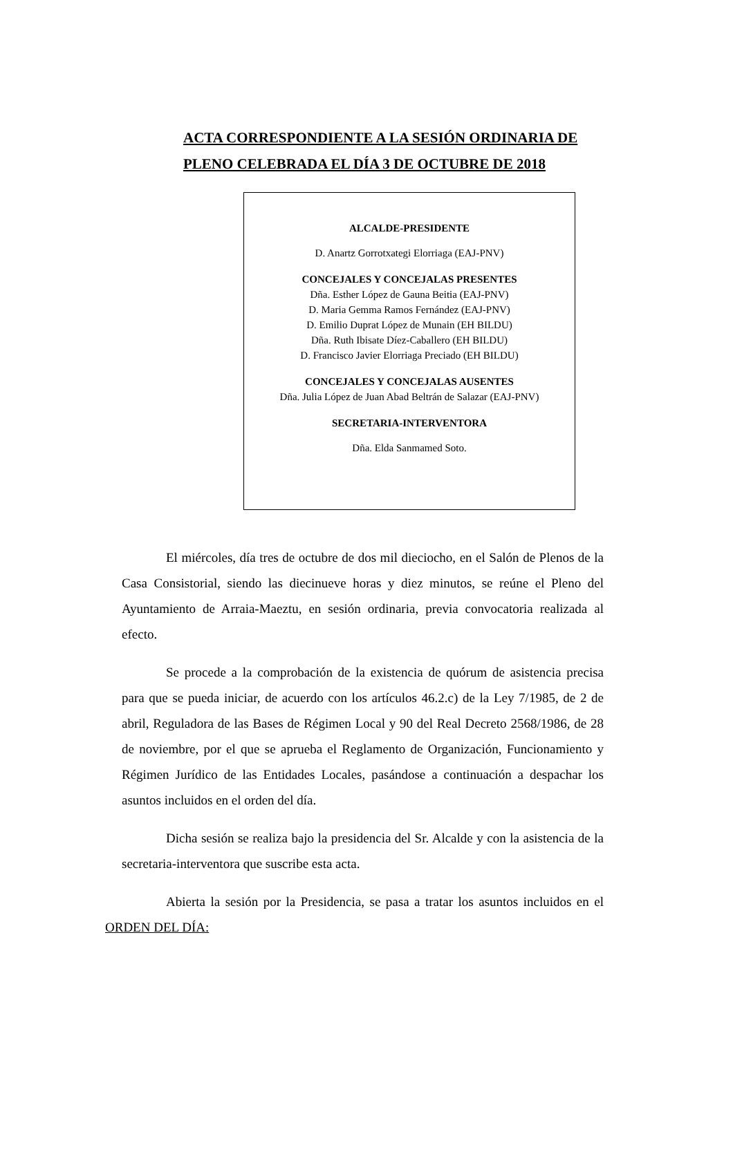ACTA CORRESPONDIENTE A LA SESIÓN ORDINARIA DE
PLENO CELEBRADA EL DÍA 3 DE OCTUBRE DE 2018
ALCALDE-PRESIDENTE
D. Anartz Gorrotxategi Elorriaga (EAJ-PNV)
CONCEJALES Y CONCEJALAS PRESENTES
Dña. Esther López de Gauna Beitia (EAJ-PNV)
D. Maria Gemma Ramos Fernández (EAJ-PNV)
D. Emilio Duprat López de Munain (EH BILDU)
Dña. Ruth Ibisate Díez-Caballero (EH BILDU)
D. Francisco Javier Elorriaga Preciado (EH BILDU)
CONCEJALES Y CONCEJALAS AUSENTES
Dña. Julia López de Juan Abad Beltrán de Salazar (EAJ-PNV)
SECRETARIA-INTERVENTORA
Dña. Elda Sanmamed Soto.
El miércoles, día tres de octubre de dos mil dieciocho, en el Salón de Plenos de la Casa Consistorial, siendo las diecinueve horas y diez minutos, se reúne el Pleno del Ayuntamiento de Arraia-Maeztu, en sesión ordinaria, previa convocatoria realizada al efecto.
Se procede a la comprobación de la existencia de quórum de asistencia precisa para que se pueda iniciar, de acuerdo con los artículos 46.2.c) de la Ley 7/1985, de 2 de abril, Reguladora de las Bases de Régimen Local y 90 del Real Decreto 2568/1986, de 28 de noviembre, por el que se aprueba el Reglamento de Organización, Funcionamiento y Régimen Jurídico de las Entidades Locales, pasándose a continuación a despachar los asuntos incluidos en el orden del día.
Dicha sesión se realiza bajo la presidencia del Sr. Alcalde y con la asistencia de la secretaria-interventora que suscribe esta acta.
Abierta la sesión por la Presidencia, se pasa a tratar los asuntos incluidos en el ORDEN DEL DÍA: